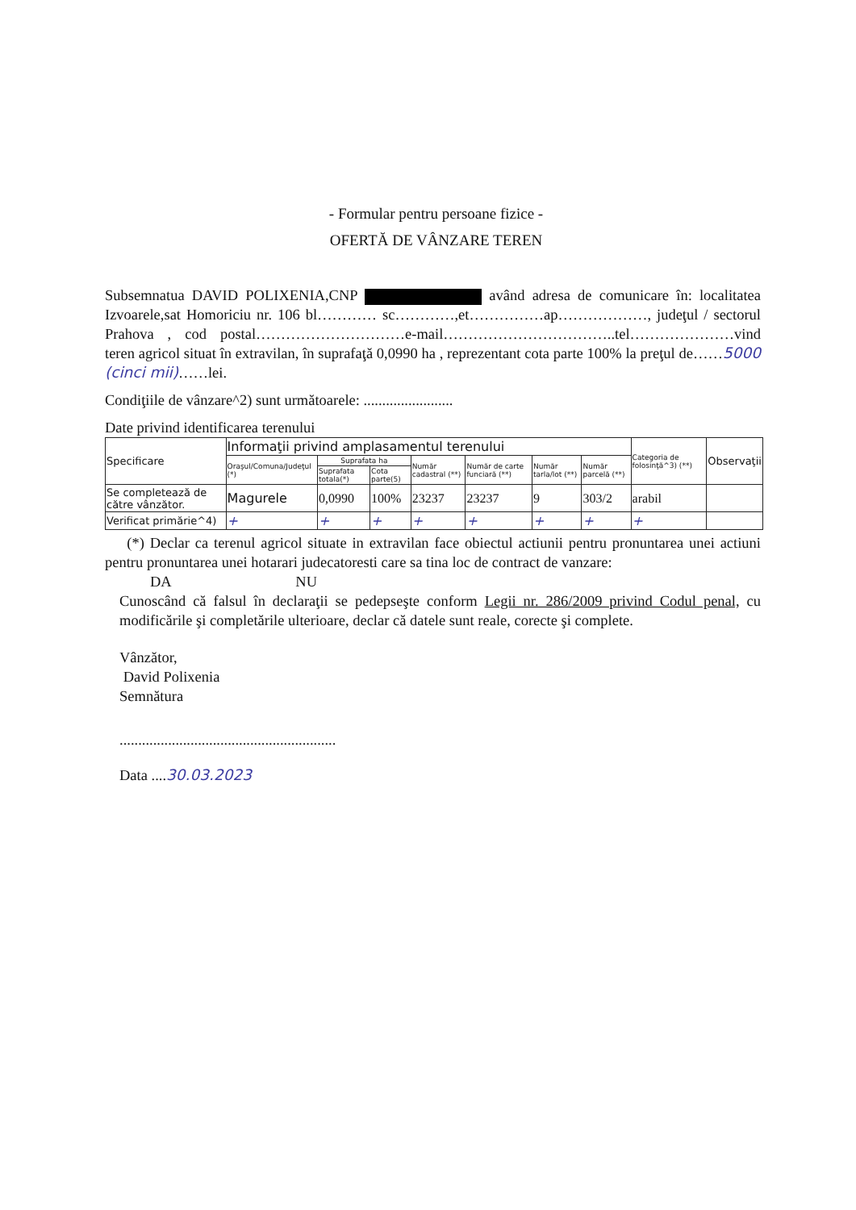- Formular pentru persoane fizice -
OFERTĂ DE VÂNZARE TEREN
Subsemnatua DAVID POLIXENIA,CNP având adresa de comunicare în: localitatea Izvoarele,sat Homoriciu nr. 106 bl………… sc…………,et……………ap………………, judeţul / sectorul Prahova , cod postal…………………………e-mail……………………………..tel…………………vind teren agricol situat în extravilan, în suprafaţă 0,0990 ha , reprezentant cota parte 100% la preţul de……5000 (cinci mii)……lei.
Condiţiile de vânzare^2) sunt următoarele: ........................
Date privind identificarea terenului
| Specificare | Informaţii privind amplasamentul terenului | | | | | | | Categoria de folosinţă^3) (**) | Observaţii |
| --- | --- | --- | --- | --- | --- | --- | --- | --- | --- |
| | Oraşul/Comuna/Judeţul (*) | Suprafata ha | | Număr cadastral (**) | Număr de carte funciară (**) | Număr tarla/lot (**) | Număr parcelă (**) | | |
| | | Suprafata totala(*) | Cota parte(5) | | | | | | |
| Se completează de către vânzător. | Magurele | 0,0990 | 100% | 23237 | 23237 | 9 | 303/2 | arabil | |
| Verificat primărie^4) | + | + | + | + | + | + | + | + | |
(*) Declar ca terenul agricol situate in extravilan face obiectul actiunii pentru pronuntarea unei actiuni pentru pronuntarea unei hotarari judecatoresti care sa tina loc de contract de vanzare:
DA NU
Cunoscând că falsul în declaraţii se pedepseşte conform Legii nr. 286/2009 privind Codul penal, cu modificările şi completările ulterioare, declar că datele sunt reale, corecte şi complete.
Vânzător,
David Polixenia
Semnătura
..........................................................
Data ....30.03.2023